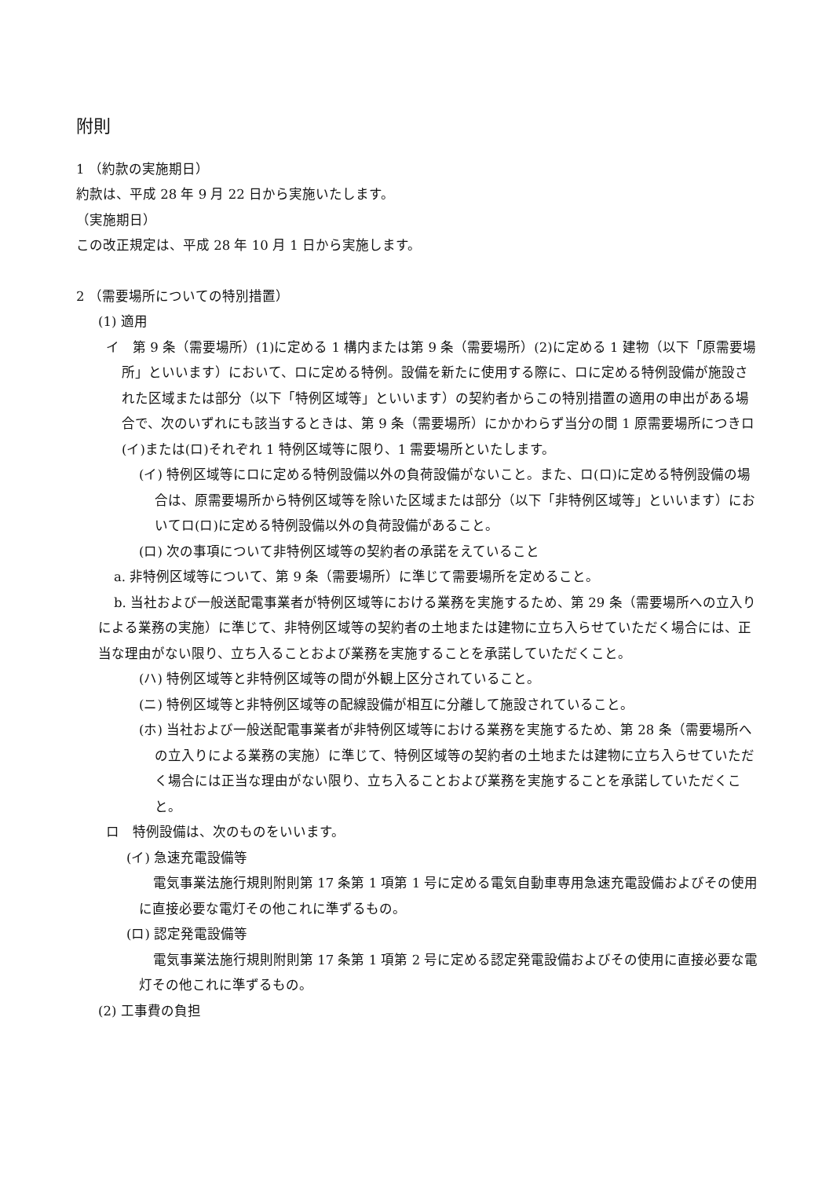附則
1 （約款の実施期日）
約款は、平成 28 年 9 月 22 日から実施いたします。
（実施期日）
この改正規定は、平成 28 年 10 月 1 日から実施します。
2 （需要場所についての特別措置）
(1) 適用
イ　第 9 条（需要場所）(1)に定める 1 構内または第 9 条（需要場所）(2)に定める 1 建物（以下「原需要場所」といいます）において、ロに定める特例。設備を新たに使用する際に、ロに定める特例設備が施設された区域または部分（以下「特例区域等」といいます）の契約者からこの特別措置の適用の申出がある場合で、次のいずれにも該当するときは、第 9 条（需要場所）にかかわらず当分の間 1 原需要場所につきロ(イ)または(ロ)それぞれ 1 特例区域等に限り、1 需要場所といたします。
(イ) 特例区域等にロに定める特例設備以外の負荷設備がないこと。また、ロ(ロ)に定める特例設備の場合は、原需要場所から特例区域等を除いた区域または部分（以下「非特例区域等」といいます）においてロ(ロ)に定める特例設備以外の負荷設備があること。
(ロ) 次の事項について非特例区域等の契約者の承諾をえていること
a. 非特例区域等について、第 9 条（需要場所）に準じて需要場所を定めること。
b. 当社および一般送配電事業者が特例区域等における業務を実施するため、第 29 条（需要場所への立入りによる業務の実施）に準じて、非特例区域等の契約者の土地または建物に立ち入らせていただく場合には、正当な理由がない限り、立ち入ることおよび業務を実施することを承諾していただくこと。
(ハ) 特例区域等と非特例区域等の間が外観上区分されていること。
(ニ) 特例区域等と非特例区域等の配線設備が相互に分離して施設されていること。
(ホ) 当社および一般送配電事業者が非特例区域等における業務を実施するため、第 28 条（需要場所への立入りによる業務の実施）に準じて、特例区域等の契約者の土地または建物に立ち入らせていただく場合には正当な理由がない限り、立ち入ることおよび業務を実施することを承諾していただくこと。
ロ　特例設備は、次のものをいいます。
(イ) 急速充電設備等
電気事業法施行規則附則第 17 条第 1 項第 1 号に定める電気自動車専用急速充電設備およびその使用に直接必要な電灯その他これに準ずるもの。
(ロ) 認定発電設備等
電気事業法施行規則附則第 17 条第 1 項第 2 号に定める認定発電設備およびその使用に直接必要な電灯その他これに準ずるもの。
(2) 工事費の負担